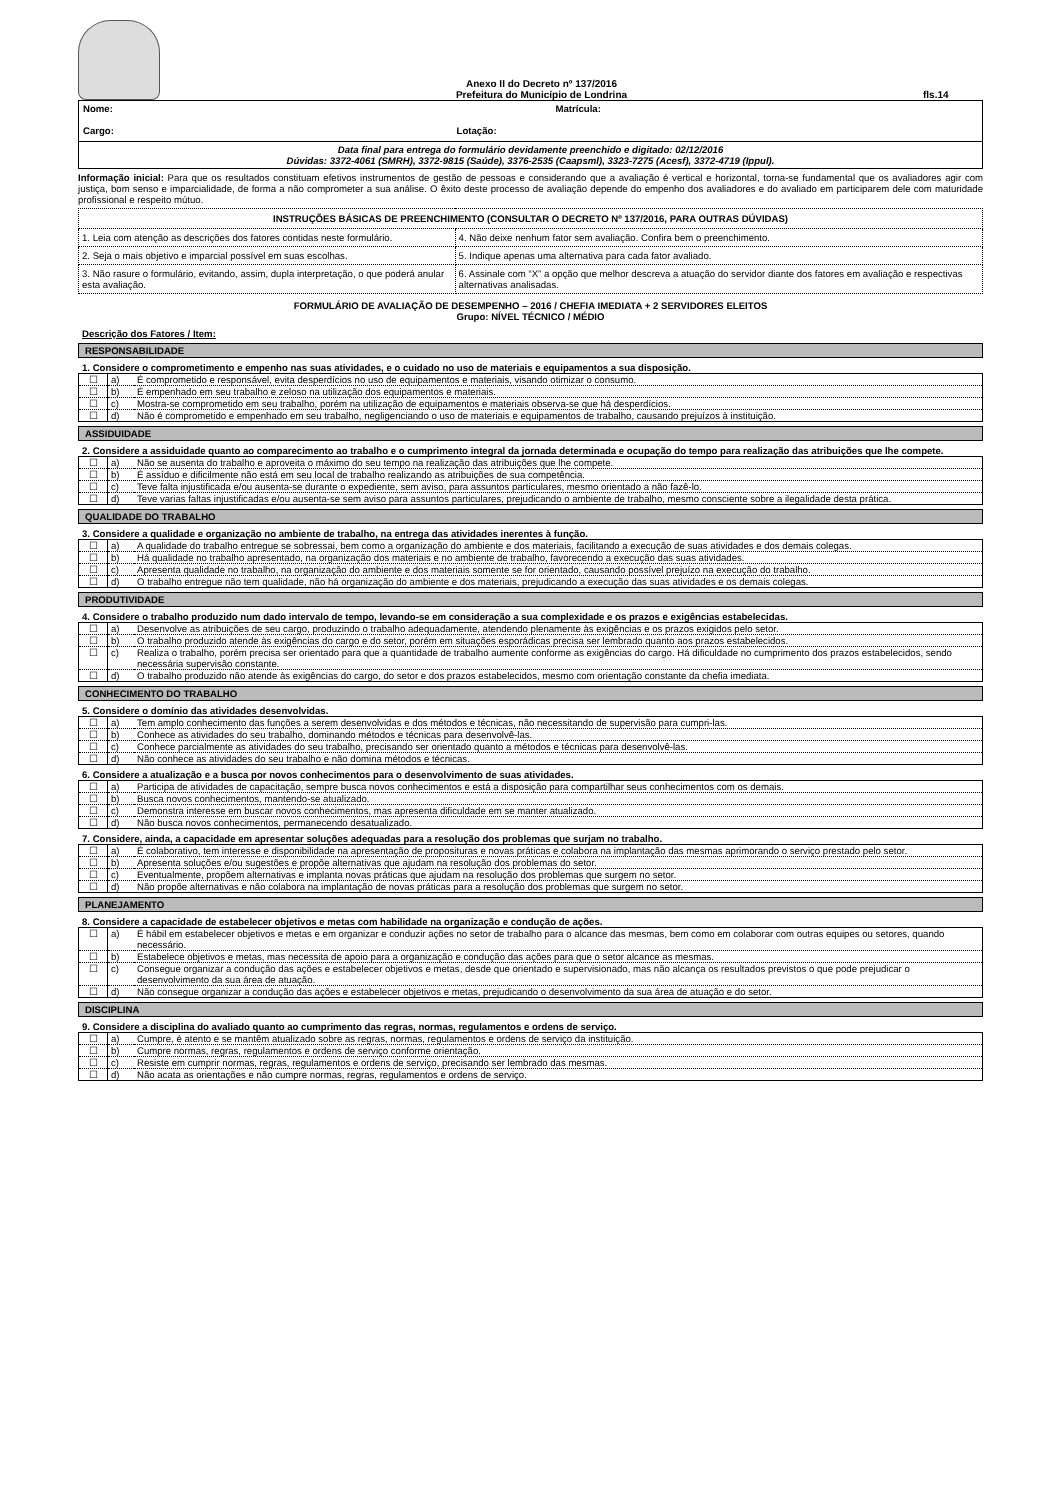Anexo II do Decreto nº 137/2016
Prefeitura do Município de Londrina
fls.14
| Nome: Matrícula: Cargo: Lotação: |
| Data final para entrega do formulário devidamente preenchido e digitado: 02/12/2016 Dúvidas: 3372-4061 (SMRH), 3372-9815 (Saúde), 3376-2535 (Caapsml), 3323-7275 (Acesf), 3372-4719 (Ippul). |
Informação inicial: Para que os resultados constituam efetivos instrumentos de gestão de pessoas e considerando que a avaliação é vertical e horizontal, torna-se fundamental que os avaliadores agir com justiça, bom senso e imparcialidade, de forma a não comprometer a sua análise. O êxito deste processo de avaliação depende do empenho dos avaliadores e do avaliado em participarem dele com maturidade profissional e respeito mútuo.
| INSTRUÇÕES BÁSICAS DE PREENCHIMENTO (CONSULTAR O DECRETO Nº 137/2016, PARA OUTRAS DÚVIDAS) | |
| --- | --- |
| 1. Leia com atenção as descrições dos fatores contidas neste formulário. | 4. Não deixe nenhum fator sem avaliação. Confira bem o preenchimento. |
| 2. Seja o mais objetivo e imparcial possível em suas escolhas. | 5. Indique apenas uma alternativa para cada fator avaliado. |
| 3. Não rasure o formulário, evitando, assim, dupla interpretação, o que poderá anular esta avaliação. | 6. Assinale com “X” a opção que melhor descreva a atuação do servidor diante dos fatores em avaliação e respectivas alternativas analisadas. |
FORMULÁRIO DE AVALIAÇÃO DE DESEMPENHO – 2016 / CHEFIA IMEDIATA + 2 SERVIDORES ELEITOS
Grupo: NÍVEL TÉCNICO / MÉDIO
Descrição dos Fatores / Item:
RESPONSABILIDADE
1. Considere o comprometimento e empenho nas suas atividades, e o cuidado no uso de materiais e equipamentos a sua disposição.
| ☐ | a) | É comprometido e responsável, evita desperdícios no uso de equipamentos e materiais, visando otimizar o consumo. |
| ☐ | b) | É empenhado em seu trabalho e zeloso na utilização dos equipamentos e materiais. |
| ☐ | c) | Mostra-se comprometido em seu trabalho, porém na utilização de equipamentos e materiais observa-se que há desperdícios. |
| ☐ | d) | Não é comprometido e empenhado em seu trabalho, negligenciando o uso de materiais e equipamentos de trabalho, causando prejuízos à instituição. |
ASSIDUIDADE
2. Considere a assiduidade quanto ao comparecimento ao trabalho e o cumprimento integral da jornada determinada e ocupação do tempo para realização das atribuições que lhe compete.
| ☐ | a) | Não se ausenta do trabalho e aproveita o máximo do seu tempo na realização das atribuições que lhe compete. |
| ☐ | b) | É assíduo e dificilmente não está em seu local de trabalho realizando as atribuições de sua competência. |
| ☐ | c) | Teve falta injustificada e/ou ausenta-se durante o expediente, sem aviso, para assuntos particulares, mesmo orientado a não fazê-lo. |
| ☐ | d) | Teve varias faltas injustificadas e/ou ausenta-se sem aviso para assuntos particulares, prejudicando o ambiente de trabalho, mesmo consciente sobre a ilegalidade desta prática. |
QUALIDADE DO TRABALHO
3. Considere a qualidade e organização no ambiente de trabalho, na entrega das atividades inerentes à função.
| ☐ | a) | A qualidade do trabalho entregue se sobressai, bem como a organização do ambiente e dos materiais, facilitando a execução de suas atividades e dos demais colegas. |
| ☐ | b) | Há qualidade no trabalho apresentado, na organização dos materiais e no ambiente de trabalho, favorecendo a execução das suas atividades. |
| ☐ | c) | Apresenta qualidade no trabalho, na organização do ambiente e dos materiais somente se for orientado, causando possível prejuízo na execução do trabalho. |
| ☐ | d) | O trabalho entregue não tem qualidade, não há organização do ambiente e dos materiais, prejudicando a execução das suas atividades e os demais colegas. |
PRODUTIVIDADE
4. Considere o trabalho produzido num dado intervalo de tempo, levando-se em consideração a sua complexidade e os prazos e exigências estabelecidas.
| ☐ | a) | Desenvolve as atribuições de seu cargo, produzindo o trabalho adequadamente, atendendo plenamente às exigências e os prazos exigidos pelo setor. |
| ☐ | b) | O trabalho produzido atende às exigências do cargo e do setor, porém em situações esporádicas precisa ser lembrado quanto aos prazos estabelecidos. |
| ☐ | c) | Realiza o trabalho, porém precisa ser orientado para que a quantidade de trabalho aumente conforme as exigências do cargo. Há dificuldade no cumprimento dos prazos estabelecidos, sendo necessária supervisão constante. |
| ☐ | d) | O trabalho produzido não atende às exigências do cargo, do setor e dos prazos estabelecidos, mesmo com orientação constante da chefia imediata. |
CONHECIMENTO DO TRABALHO
5. Considere o domínio das atividades desenvolvidas.
| ☐ | a) | Tem amplo conhecimento das funções a serem desenvolvidas e dos métodos e técnicas, não necessitando de supervisão para cumpri-las. |
| ☐ | b) | Conhece as atividades do seu trabalho, dominando métodos e técnicas para desenvolvê-las. |
| ☐ | c) | Conhece parcialmente as atividades do seu trabalho, precisando ser orientado quanto a métodos e técnicas para desenvolvê-las. |
| ☐ | d) | Não conhece as atividades do seu trabalho e não domina métodos e técnicas. |
6. Considere a atualização e a busca por novos conhecimentos para o desenvolvimento de suas atividades.
| ☐ | a) | Participa de atividades de capacitação, sempre busca novos conhecimentos e está a disposição para compartilhar seus conhecimentos com os demais. |
| ☐ | b) | Busca novos conhecimentos, mantendo-se atualizado. |
| ☐ | c) | Demonstra interesse em buscar novos conhecimentos, mas apresenta dificuldade em se manter atualizado. |
| ☐ | d) | Não busca novos conhecimentos, permanecendo desatualizado. |
7. Considere, ainda, a capacidade em apresentar soluções adequadas para a resolução dos problemas que surjam no trabalho.
| ☐ | a) | É colaborativo, tem interesse e disponibilidade na apresentação de proposituras e novas práticas e colabora na implantação das mesmas aprimorando o serviço prestado pelo setor. |
| ☐ | b) | Apresenta soluções e/ou sugestões e propõe alternativas que ajudam na resolução dos problemas do setor. |
| ☐ | c) | Eventualmente, propõem alternativas e implanta novas práticas que ajudam na resolução dos problemas que surgem no setor. |
| ☐ | d) | Não propõe alternativas e não colabora na implantação de novas práticas para a resolução dos problemas que surgem no setor. |
PLANEJAMENTO
8. Considere a capacidade de estabelecer objetivos e metas com habilidade na organização e condução de ações.
| ☐ | a) | É hábil em estabelecer objetivos e metas e em organizar e conduzir ações no setor de trabalho para o alcance das mesmas, bem como em colaborar com outras equipes ou setores, quando necessário. |
| ☐ | b) | Estabelece objetivos e metas, mas necessita de apoio para a organização e condução das ações para que o setor alcance as mesmas. |
| ☐ | c) | Consegue organizar a condução das ações e estabelecer objetivos e metas, desde que orientado e supervisionado, mas não alcança os resultados previstos o que pode prejudicar o desenvolvimento da sua área de atuação. |
| ☐ | d) | Não consegue organizar a condução das ações e estabelecer objetivos e metas, prejudicando o desenvolvimento da sua área de atuação e do setor. |
DISCIPLINA
9. Considere a disciplina do avaliado quanto ao cumprimento das regras, normas, regulamentos e ordens de serviço.
| ☐ | a) | Cumpre, é atento e se mantêm atualizado sobre as regras, normas, regulamentos e ordens de serviço da instituição. |
| ☐ | b) | Cumpre normas, regras, regulamentos e ordens de serviço conforme orientação. |
| ☐ | c) | Resiste em cumprir normas, regras, regulamentos e ordens de serviço, precisando ser lembrado das mesmas. |
| ☐ | d) | Não acata as orientações e não cumpre normas, regras, regulamentos e ordens de serviço. |